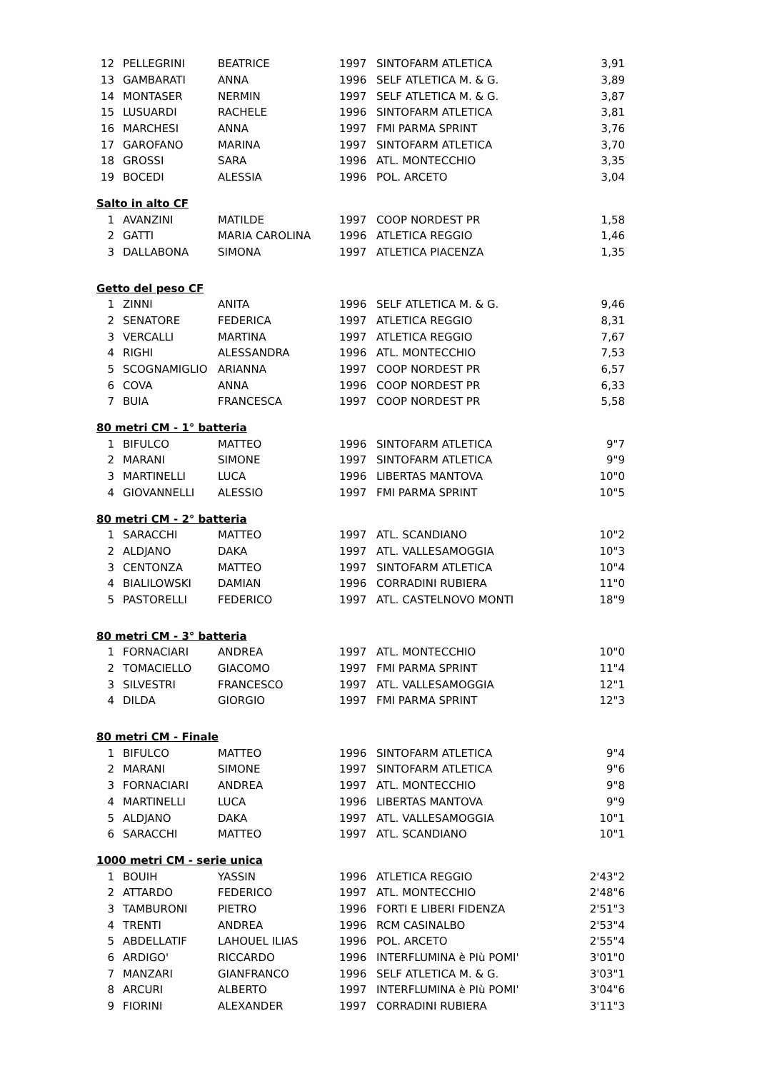| 12 | PELLEGRINI | BEATRICE | 1997 | SINTOFARM ATLETICA | 3,91 |
| 13 | GAMBARATI | ANNA | 1996 | SELF ATLETICA M. & G. | 3,89 |
| 14 | MONTASER | NERMIN | 1997 | SELF ATLETICA M. & G. | 3,87 |
| 15 | LUSUARDI | RACHELE | 1996 | SINTOFARM ATLETICA | 3,81 |
| 16 | MARCHESI | ANNA | 1997 | FMI PARMA SPRINT | 3,76 |
| 17 | GAROFANO | MARINA | 1997 | SINTOFARM ATLETICA | 3,70 |
| 18 | GROSSI | SARA | 1996 | ATL. MONTECCHIO | 3,35 |
| 19 | BOCEDI | ALESSIA | 1996 | POL. ARCETO | 3,04 |
| Salto in alto CF | | | | | |
| 1 | AVANZINI | MATILDE | 1997 | COOP NORDEST PR | 1,58 |
| 2 | GATTI | MARIA CAROLINA | 1996 | ATLETICA REGGIO | 1,46 |
| 3 | DALLABONA | SIMONA | 1997 | ATLETICA PIACENZA | 1,35 |
| Getto del peso CF | | | | | |
| 1 | ZINNI | ANITA | 1996 | SELF ATLETICA M. & G. | 9,46 |
| 2 | SENATORE | FEDERICA | 1997 | ATLETICA REGGIO | 8,31 |
| 3 | VERCALLI | MARTINA | 1997 | ATLETICA REGGIO | 7,67 |
| 4 | RIGHI | ALESSANDRA | 1996 | ATL. MONTECCHIO | 7,53 |
| 5 | SCOGNAMIGLIO | ARIANNA | 1997 | COOP NORDEST PR | 6,57 |
| 6 | COVA | ANNA | 1996 | COOP NORDEST PR | 6,33 |
| 7 | BUIA | FRANCESCA | 1997 | COOP NORDEST PR | 5,58 |
| 80 metri CM - 1° batteria | | | | | |
| 1 | BIFULCO | MATTEO | 1996 | SINTOFARM ATLETICA | 9"7 |
| 2 | MARANI | SIMONE | 1997 | SINTOFARM ATLETICA | 9"9 |
| 3 | MARTINELLI | LUCA | 1996 | LIBERTAS MANTOVA | 10"0 |
| 4 | GIOVANNELLI | ALESSIO | 1997 | FMI PARMA SPRINT | 10"5 |
| 80 metri CM - 2° batteria | | | | | |
| 1 | SARACCHI | MATTEO | 1997 | ATL. SCANDIANO | 10"2 |
| 2 | ALDJANO | DAKA | 1997 | ATL. VALLESAMOGGIA | 10"3 |
| 3 | CENTONZA | MATTEO | 1997 | SINTOFARM ATLETICA | 10"4 |
| 4 | BIALILOWSKI | DAMIAN | 1996 | CORRADINI RUBIERA | 11"0 |
| 5 | PASTORELLI | FEDERICO | 1997 | ATL. CASTELNOVO MONTI | 18"9 |
| 80 metri CM - 3° batteria | | | | | |
| 1 | FORNACIARI | ANDREA | 1997 | ATL. MONTECCHIO | 10"0 |
| 2 | TOMACIELLO | GIACOMO | 1997 | FMI PARMA SPRINT | 11"4 |
| 3 | SILVESTRI | FRANCESCO | 1997 | ATL. VALLESAMOGGIA | 12"1 |
| 4 | DILDA | GIORGIO | 1997 | FMI PARMA SPRINT | 12"3 |
| 80 metri CM - Finale | | | | | |
| 1 | BIFULCO | MATTEO | 1996 | SINTOFARM ATLETICA | 9"4 |
| 2 | MARANI | SIMONE | 1997 | SINTOFARM ATLETICA | 9"6 |
| 3 | FORNACIARI | ANDREA | 1997 | ATL. MONTECCHIO | 9"8 |
| 4 | MARTINELLI | LUCA | 1996 | LIBERTAS MANTOVA | 9"9 |
| 5 | ALDJANO | DAKA | 1997 | ATL. VALLESAMOGGIA | 10"1 |
| 6 | SARACCHI | MATTEO | 1997 | ATL. SCANDIANO | 10"1 |
| 1000 metri CM - serie unica | | | | | |
| 1 | BOUIH | YASSIN | 1996 | ATLETICA REGGIO | 2'43"2 |
| 2 | ATTARDO | FEDERICO | 1997 | ATL. MONTECCHIO | 2'48"6 |
| 3 | TAMBURONI | PIETRO | 1996 | FORTI E LIBERI FIDENZA | 2'51"3 |
| 4 | TRENTI | ANDREA | 1996 | RCM CASINALBO | 2'53"4 |
| 5 | ABDELLATIF | LAHOUEL ILIAS | 1996 | POL. ARCETO | 2'55"4 |
| 6 | ARDIGO' | RICCARDO | 1996 | INTERFLUMINA è PIù POMI' | 3'01"0 |
| 7 | MANZARI | GIANFRANCO | 1996 | SELF ATLETICA M. & G. | 3'03"1 |
| 8 | ARCURI | ALBERTO | 1997 | INTERFLUMINA è PIù POMI' | 3'04"6 |
| 9 | FIORINI | ALEXANDER | 1997 | CORRADINI RUBIERA | 3'11"3 |